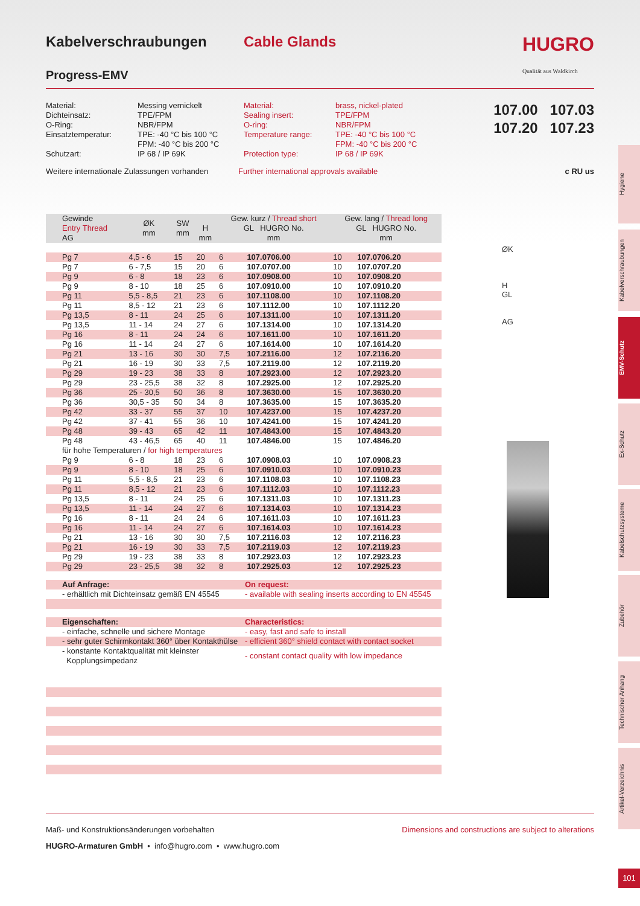Kabelverschraubungen Cable Glands
HUGRO
Qualität aus Waldkirch
Progress-EMV
Material:
Dichteinsatz:
O-Ring:
Einsatztemperatur:
Schutzart:
Messing vernickelt
TPE/FPM
NBR/FPM
TPE: -40 °C bis 100 °C
FPM: -40 °C bis 200 °C
IP 68 / IP 69K
Material:
Sealing insert:
O-ring:
Temperature range:
Protection type:
brass, nickel-plated
TPE/FPM
NBR/FPM
TPE: -40 °C bis 100 °C
FPM: -40 °C bis 200 °C
IP 68 / IP 69K
107.00 107.03
107.20 107.23
Weitere internationale Zulassungen vorhanden Further international approvals available c RU us
| Gewinde Entry Thread AG | ØK mm | SW mm | H mm | Gew. kurz / Thread short GL HUGRO No. mm | | Gew. lang / Thread long GL HUGRO No. mm | |
| --- | --- | --- | --- | --- | --- | --- | --- |
| Pg 7 | 4,5 - 6 | 15 | 20 | 6 | 107.0706.00 | 10 | 107.0706.20 |
| Pg 7 | 6 - 7,5 | 15 | 20 | 6 | 107.0707.00 | 10 | 107.0707.20 |
| Pg 9 | 6 - 8 | 18 | 23 | 6 | 107.0908.00 | 10 | 107.0908.20 |
| Pg 9 | 8 - 10 | 18 | 25 | 6 | 107.0910.00 | 10 | 107.0910.20 |
| Pg 11 | 5,5 - 8,5 | 21 | 23 | 6 | 107.1108.00 | 10 | 107.1108.20 |
| Pg 11 | 8,5 - 12 | 21 | 23 | 6 | 107.1112.00 | 10 | 107.1112.20 |
| Pg 13,5 | 8 - 11 | 24 | 25 | 6 | 107.1311.00 | 10 | 107.1311.20 |
| Pg 13,5 | 11 - 14 | 24 | 27 | 6 | 107.1314.00 | 10 | 107.1314.20 |
| Pg 16 | 8 - 11 | 24 | 24 | 6 | 107.1611.00 | 10 | 107.1611.20 |
| Pg 16 | 11 - 14 | 24 | 27 | 6 | 107.1614.00 | 10 | 107.1614.20 |
| Pg 21 | 13 - 16 | 30 | 30 | 7,5 | 107.2116.00 | 12 | 107.2116.20 |
| Pg 21 | 16 - 19 | 30 | 33 | 7,5 | 107.2119.00 | 12 | 107.2119.20 |
| Pg 29 | 19 - 23 | 38 | 33 | 8 | 107.2923.00 | 12 | 107.2923.20 |
| Pg 29 | 23 - 25,5 | 38 | 32 | 8 | 107.2925.00 | 12 | 107.2925.20 |
| Pg 36 | 25 - 30,5 | 50 | 36 | 8 | 107.3630.00 | 15 | 107.3630.20 |
| Pg 36 | 30,5 - 35 | 50 | 34 | 8 | 107.3635.00 | 15 | 107.3635.20 |
| Pg 42 | 33 - 37 | 55 | 37 | 10 | 107.4237.00 | 15 | 107.4237.20 |
| Pg 42 | 37 - 41 | 55 | 36 | 10 | 107.4241.00 | 15 | 107.4241.20 |
| Pg 48 | 39 - 43 | 65 | 42 | 11 | 107.4843.00 | 15 | 107.4843.20 |
| Pg 48 | 43 - 46,5 | 65 | 40 | 11 | 107.4846.00 | 15 | 107.4846.20 |
| für hohe Temperaturen / for high temperatures | | | | | | | |
| Pg 9 | 6 - 8 | 18 | 23 | 6 | 107.0908.03 | 10 | 107.0908.23 |
| Pg 9 | 8 - 10 | 18 | 25 | 6 | 107.0910.03 | 10 | 107.0910.23 |
| Pg 11 | 5,5 - 8,5 | 21 | 23 | 6 | 107.1108.03 | 10 | 107.1108.23 |
| Pg 11 | 8,5 - 12 | 21 | 23 | 6 | 107.1112.03 | 10 | 107.1112.23 |
| Pg 13,5 | 8 - 11 | 24 | 25 | 6 | 107.1311.03 | 10 | 107.1311.23 |
| Pg 13,5 | 11 - 14 | 24 | 27 | 6 | 107.1314.03 | 10 | 107.1314.23 |
| Pg 16 | 8 - 11 | 24 | 24 | 6 | 107.1611.03 | 10 | 107.1611.23 |
| Pg 16 | 11 - 14 | 24 | 27 | 6 | 107.1614.03 | 10 | 107.1614.23 |
| Pg 21 | 13 - 16 | 30 | 30 | 7,5 | 107.2116.03 | 12 | 107.2116.23 |
| Pg 21 | 16 - 19 | 30 | 33 | 7,5 | 107.2119.03 | 12 | 107.2119.23 |
| Pg 29 | 19 - 23 | 38 | 33 | 8 | 107.2923.03 | 12 | 107.2923.23 |
| Pg 29 | 23 - 25,5 | 38 | 32 | 8 | 107.2925.03 | 12 | 107.2925.23 |
| Auf Anfrage: | On request: |
| - erhältlich mit Dichteinsatz gemäß EN 45545 | - available with sealing inserts according to EN 45545 |
| Eigenschaften: | Characteristics: |
| - einfache, schnelle und sichere Montage | - easy, fast and safe to install |
| - sehr guter Schirmkontakt 360° über Kontakthülse | - efficient 360° shield contact with contact socket |
| - konstante Kontaktqualität mit kleinster Kopplungsimpedanz | - constant contact quality with low impedance |
Maß- und Konstruktionsänderungen vorbehalten Dimensions and constructions are subject to alterations
HUGRO-Armaturen GmbH • info@hugro.com • www.hugro.com
ØK
H
GL
AG
Hygiene
Kabelverschraubungen
EMV-Schutz
Ex-Schutz
Kabelschutzsysteme
Zubehör
Technischer Anhang
Artikel-Verzeichnis
101